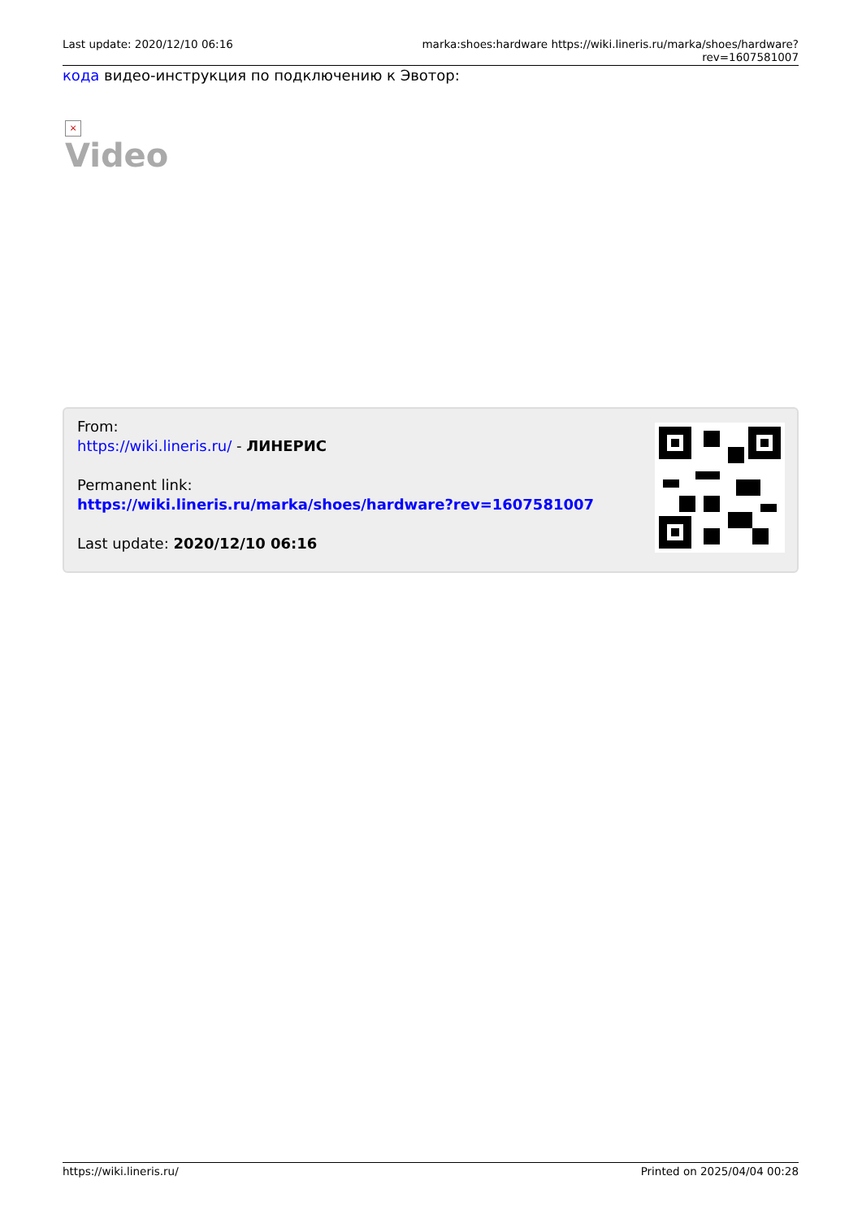Last update: 2020/12/10 06:16 marka:shoes:hardware https://wiki.lineris.ru/marka/shoes/hardware?rev=1607581007
кода видео-инструкция по подключению к Эвотор:
×
Video
From:
https://wiki.lineris.ru/ - ЛИНЕРИС
Permanent link:
https://wiki.lineris.ru/marka/shoes/hardware?rev=1607581007
Last update: 2020/12/10 06:16
https://wiki.lineris.ru/ Printed on 2025/04/04 00:28